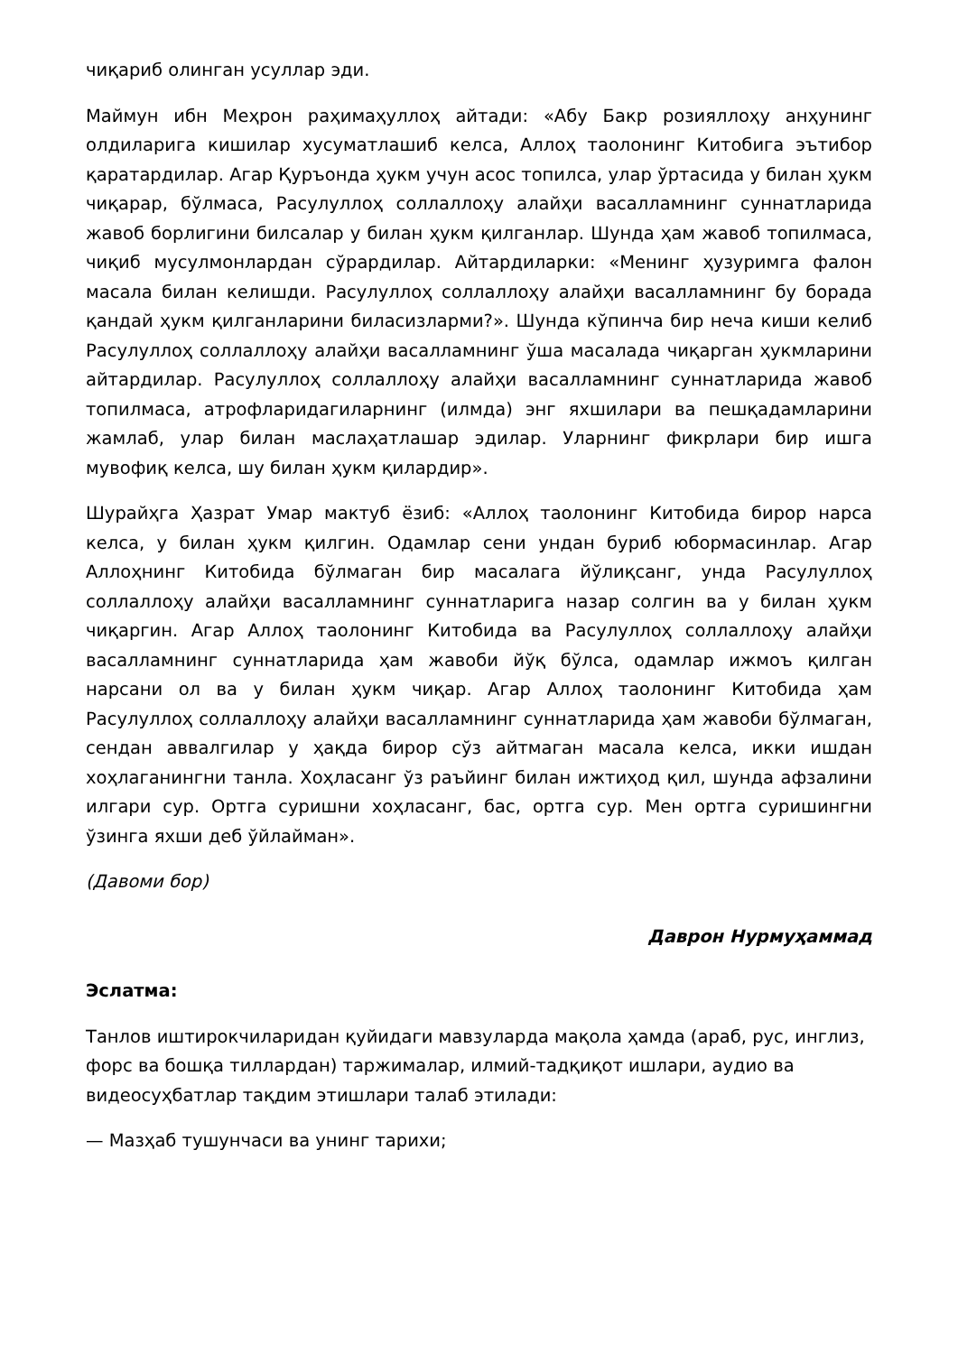чиқариб олинган усуллар эди.
Маймун ибн Меҳрон раҳимаҳуллоҳ айтади: «Абу Бакр розияллоҳу анҳунинг олдиларига кишилар хусуматлашиб келса, Аллоҳ таолонинг Китобига эътибор қаратардилар. Агар Қуръонда ҳукм учун асос топилса, улар ўртасида у билан ҳукм чиқарар, бўлмаса, Расулуллоҳ соллаллоҳу алайҳи васалламнинг суннатларида жавоб борлигини билсалар у билан ҳукм қилганлар. Шунда ҳам жавоб топилмаса, чиқиб мусулмонлардан сўрардилар. Айтардиларки: «Менинг ҳузуримга фалон масала билан келишди. Расулуллоҳ соллаллоҳу алайҳи васалламнинг бу борада қандай ҳукм қилганларини биласизларми?». Шунда кўпинча бир неча киши келиб Расулуллоҳ соллаллоҳу алайҳи васалламнинг ўша масалада чиқарган ҳукмларини айтардилар. Расулуллоҳ соллаллоҳу алайҳи васалламнинг суннатларида жавоб топилмаса, атрофларидагиларнинг (илмда) энг яхшилари ва пешқадамларини жамлаб, улар билан маслаҳатлашар эдилар. Уларнинг фикрлари бир ишга мувофиқ келса, шу билан ҳукм қилардир».
Шурайҳга Ҳазрат Умар мактуб ёзиб: «Аллоҳ таолонинг Китобида бирор нарса келса, у билан ҳукм қилгин. Одамлар сени ундан буриб юбормасинлар. Агар Аллоҳнинг Китобида бўлмаган бир масалага йўлиқсанг, унда Расулуллоҳ соллаллоҳу алайҳи васалламнинг суннатларига назар солгин ва у билан ҳукм чиқаргин. Агар Аллоҳ таолонинг Китобида ва Расулуллоҳ соллаллоҳу алайҳи васалламнинг суннатларида ҳам жавоби йўқ бўлса, одамлар ижмоъ қилган нарсани ол ва у билан ҳукм чиқар. Агар Аллоҳ таолонинг Китобида ҳам Расулуллоҳ соллаллоҳу алайҳи васалламнинг суннатларида ҳам жавоби бўлмаган, сендан аввалгилар у ҳақда бирор сўз айтмаган масала келса, икки ишдан хоҳлаганингни танла. Хоҳласанг ўз раъйинг билан ижтиҳод қил, шунда афзалини илгари сур. Ортга суришни хоҳласанг, бас, ортга сур. Мен ортга суришингни ўзинга яхши деб ўйлайман».
(Давоми бор)
Даврон Нурмуҳаммад
Эслатма:
Танлов иштирокчиларидан қуйидаги мавзуларда мақола ҳамда (араб, рус, инглиз, форс ва бошқа тиллардан) таржималар, илмий-тадқиқот ишлари, аудио ва видеосуҳбатлар тақдим этишлари талаб этилади:
— Мазҳаб тушунчаси ва унинг тарихи;